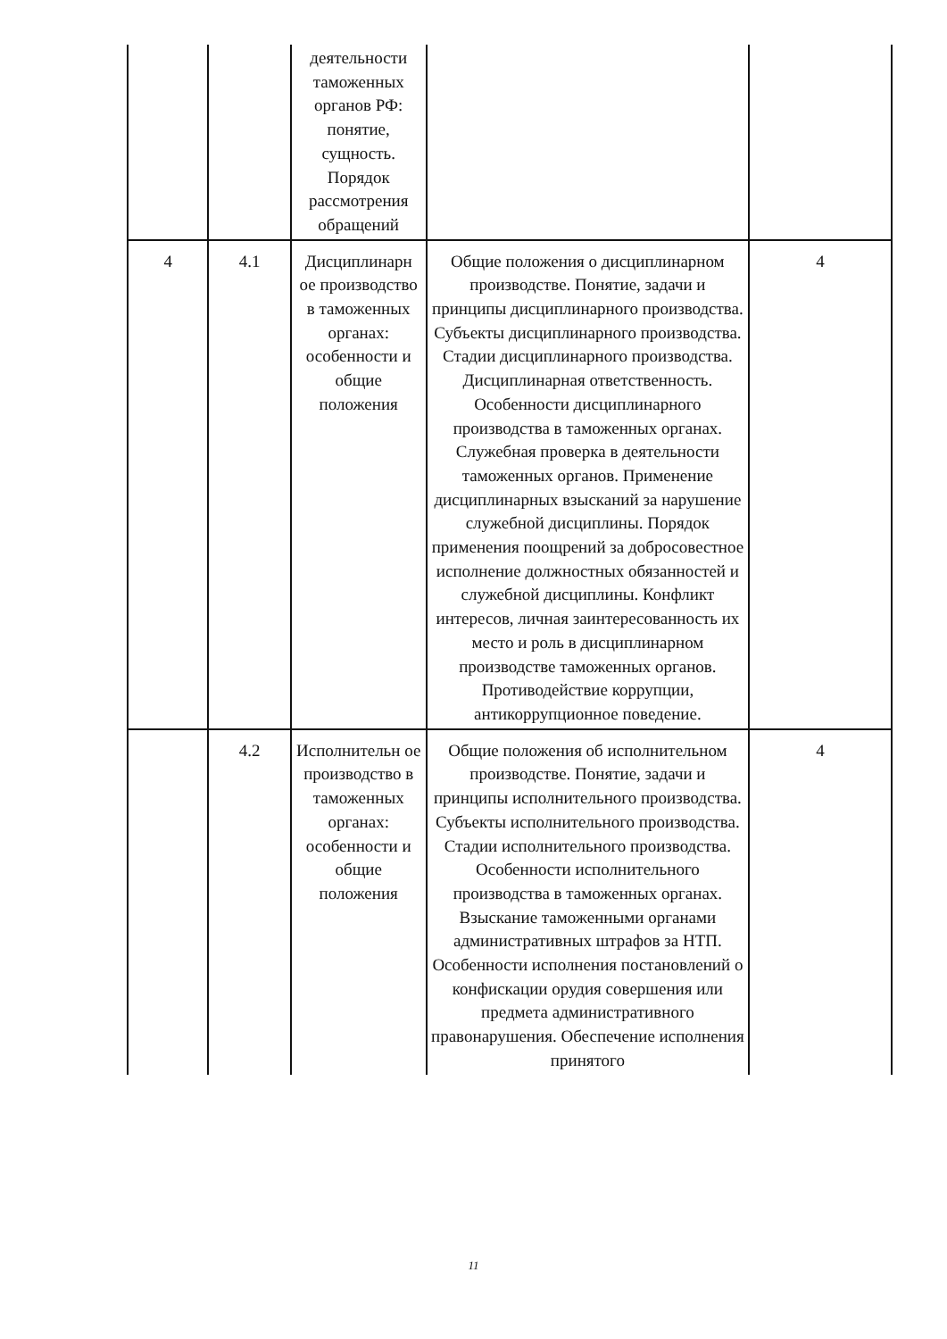| | | деятельности таможенных органов РФ: понятие, сущность. Порядок рассмотрения обращений | | |
| 4 | 4.1 | Дисциплинарн ое производство в таможенных органах: особенности и общие положения | Общие положения о дисциплинарном производстве. Понятие, задачи и принципы дисциплинарного производства. Субъекты дисциплинарного производства. Стадии дисциплинарного производства. Дисциплинарная ответственность. Особенности дисциплинарного производства в таможенных органах. Служебная проверка в деятельности таможенных органов. Применение дисциплинарных взысканий за нарушение служебной дисциплины. Порядок применения поощрений за добросовестное исполнение должностных обязанностей и служебной дисциплины. Конфликт интересов, личная заинтересованность их место и роль в дисциплинарном производстве таможенных органов. Противодействие коррупции, антикоррупционное поведение. | 4 |
| | 4.2 | Исполнительн ое производство в таможенных органах: особенности и общие положения | Общие положения об исполнительном производстве. Понятие, задачи и принципы исполнительного производства. Субъекты исполнительного производства. Стадии исполнительного производства. Особенности исполнительного производства в таможенных органах. Взыскание таможенными органами административных штрафов за НТП. Особенности исполнения постановлений о конфискации орудия совершения или предмета административного правонарушения. Обеспечение исполнения принятого | 4 |
11